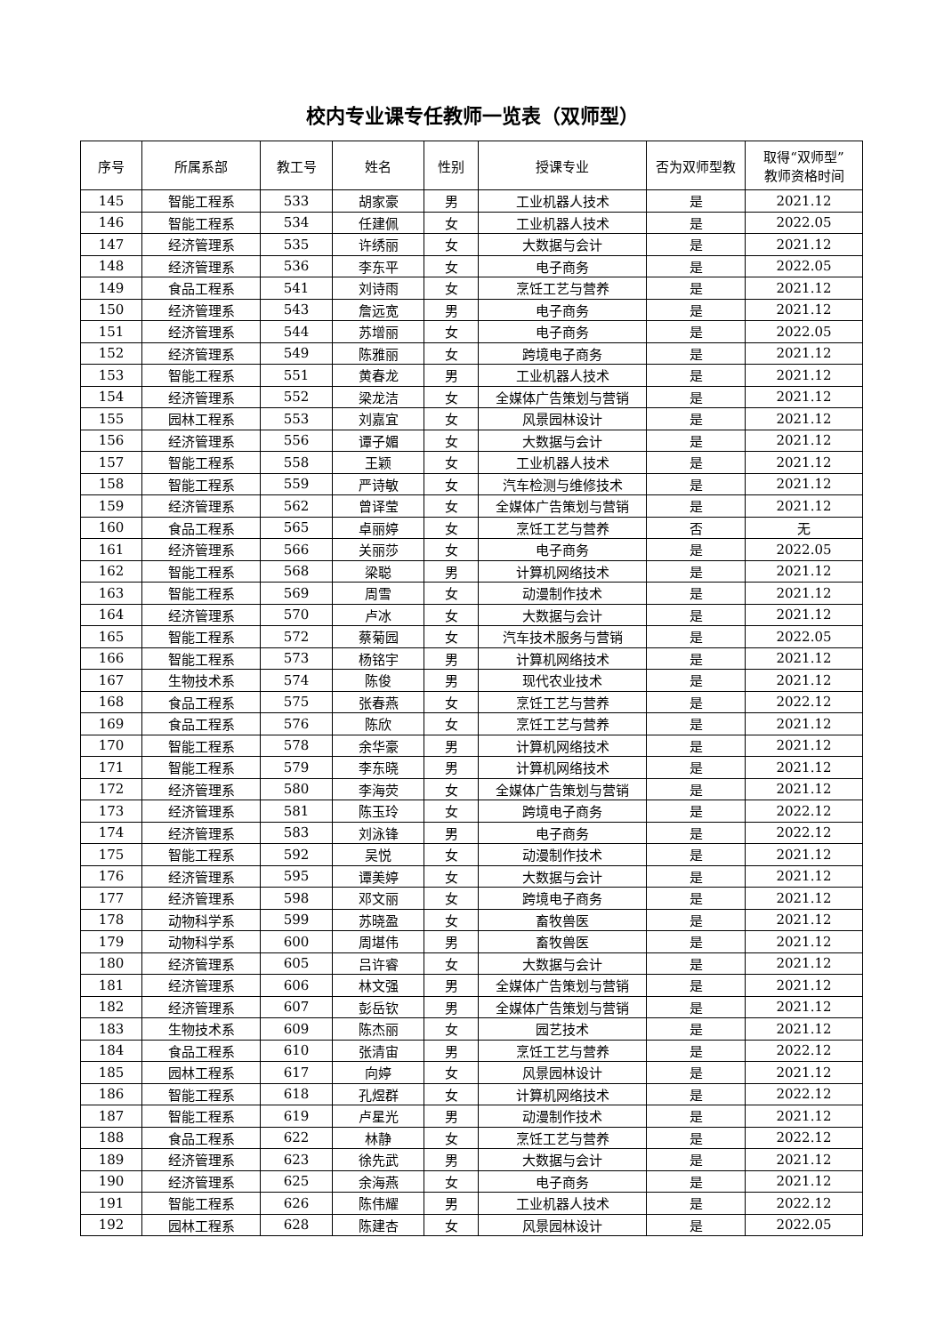校内专业课专任教师一览表（双师型）
| 序号 | 所属系部 | 教工号 | 姓名 | 性别 | 授课专业 | 否为双师型教 | 取得“双师型” 教师资格时间 |
| --- | --- | --- | --- | --- | --- | --- | --- |
| 145 | 智能工程系 | 533 | 胡家豪 | 男 | 工业机器人技术 | 是 | 2021.12 |
| 146 | 智能工程系 | 534 | 任建佩 | 女 | 工业机器人技术 | 是 | 2022.05 |
| 147 | 经济管理系 | 535 | 许绣丽 | 女 | 大数据与会计 | 是 | 2021.12 |
| 148 | 经济管理系 | 536 | 李东平 | 女 | 电子商务 | 是 | 2022.05 |
| 149 | 食品工程系 | 541 | 刘诗雨 | 女 | 烹饪工艺与营养 | 是 | 2021.12 |
| 150 | 经济管理系 | 543 | 詹远宽 | 男 | 电子商务 | 是 | 2021.12 |
| 151 | 经济管理系 | 544 | 苏增丽 | 女 | 电子商务 | 是 | 2022.05 |
| 152 | 经济管理系 | 549 | 陈雅丽 | 女 | 跨境电子商务 | 是 | 2021.12 |
| 153 | 智能工程系 | 551 | 黄春龙 | 男 | 工业机器人技术 | 是 | 2021.12 |
| 154 | 经济管理系 | 552 | 梁龙洁 | 女 | 全媒体广告策划与营销 | 是 | 2021.12 |
| 155 | 园林工程系 | 553 | 刘嘉宜 | 女 | 风景园林设计 | 是 | 2021.12 |
| 156 | 经济管理系 | 556 | 谭子媚 | 女 | 大数据与会计 | 是 | 2021.12 |
| 157 | 智能工程系 | 558 | 王颖 | 女 | 工业机器人技术 | 是 | 2021.12 |
| 158 | 智能工程系 | 559 | 严诗敏 | 女 | 汽车检测与维修技术 | 是 | 2021.12 |
| 159 | 经济管理系 | 562 | 曾译莹 | 女 | 全媒体广告策划与营销 | 是 | 2021.12 |
| 160 | 食品工程系 | 565 | 卓丽婷 | 女 | 烹饪工艺与营养 | 否 | 无 |
| 161 | 经济管理系 | 566 | 关丽莎 | 女 | 电子商务 | 是 | 2022.05 |
| 162 | 智能工程系 | 568 | 梁聪 | 男 | 计算机网络技术 | 是 | 2021.12 |
| 163 | 智能工程系 | 569 | 周雪 | 女 | 动漫制作技术 | 是 | 2021.12 |
| 164 | 经济管理系 | 570 | 卢冰 | 女 | 大数据与会计 | 是 | 2021.12 |
| 165 | 智能工程系 | 572 | 蔡菊园 | 女 | 汽车技术服务与营销 | 是 | 2022.05 |
| 166 | 智能工程系 | 573 | 杨铭宇 | 男 | 计算机网络技术 | 是 | 2021.12 |
| 167 | 生物技术系 | 574 | 陈俊 | 男 | 现代农业技术 | 是 | 2021.12 |
| 168 | 食品工程系 | 575 | 张春燕 | 女 | 烹饪工艺与营养 | 是 | 2022.12 |
| 169 | 食品工程系 | 576 | 陈欣 | 女 | 烹饪工艺与营养 | 是 | 2021.12 |
| 170 | 智能工程系 | 578 | 余华豪 | 男 | 计算机网络技术 | 是 | 2021.12 |
| 171 | 智能工程系 | 579 | 李东晓 | 男 | 计算机网络技术 | 是 | 2021.12 |
| 172 | 经济管理系 | 580 | 李海荧 | 女 | 全媒体广告策划与营销 | 是 | 2021.12 |
| 173 | 经济管理系 | 581 | 陈玉玲 | 女 | 跨境电子商务 | 是 | 2022.12 |
| 174 | 经济管理系 | 583 | 刘泳锋 | 男 | 电子商务 | 是 | 2022.12 |
| 175 | 智能工程系 | 592 | 吴悦 | 女 | 动漫制作技术 | 是 | 2021.12 |
| 176 | 经济管理系 | 595 | 谭美婷 | 女 | 大数据与会计 | 是 | 2021.12 |
| 177 | 经济管理系 | 598 | 邓文丽 | 女 | 跨境电子商务 | 是 | 2021.12 |
| 178 | 动物科学系 | 599 | 苏晓盈 | 女 | 畜牧兽医 | 是 | 2021.12 |
| 179 | 动物科学系 | 600 | 周堪伟 | 男 | 畜牧兽医 | 是 | 2021.12 |
| 180 | 经济管理系 | 605 | 吕许睿 | 女 | 大数据与会计 | 是 | 2021.12 |
| 181 | 经济管理系 | 606 | 林文强 | 男 | 全媒体广告策划与营销 | 是 | 2021.12 |
| 182 | 经济管理系 | 607 | 彭岳钦 | 男 | 全媒体广告策划与营销 | 是 | 2021.12 |
| 183 | 生物技术系 | 609 | 陈杰丽 | 女 | 园艺技术 | 是 | 2021.12 |
| 184 | 食品工程系 | 610 | 张清宙 | 男 | 烹饪工艺与营养 | 是 | 2022.12 |
| 185 | 园林工程系 | 617 | 向婷 | 女 | 风景园林设计 | 是 | 2021.12 |
| 186 | 智能工程系 | 618 | 孔煜群 | 女 | 计算机网络技术 | 是 | 2022.12 |
| 187 | 智能工程系 | 619 | 卢星光 | 男 | 动漫制作技术 | 是 | 2021.12 |
| 188 | 食品工程系 | 622 | 林静 | 女 | 烹饪工艺与营养 | 是 | 2022.12 |
| 189 | 经济管理系 | 623 | 徐先武 | 男 | 大数据与会计 | 是 | 2021.12 |
| 190 | 经济管理系 | 625 | 余海燕 | 女 | 电子商务 | 是 | 2021.12 |
| 191 | 智能工程系 | 626 | 陈伟耀 | 男 | 工业机器人技术 | 是 | 2022.12 |
| 192 | 园林工程系 | 628 | 陈建杏 | 女 | 风景园林设计 | 是 | 2022.05 |